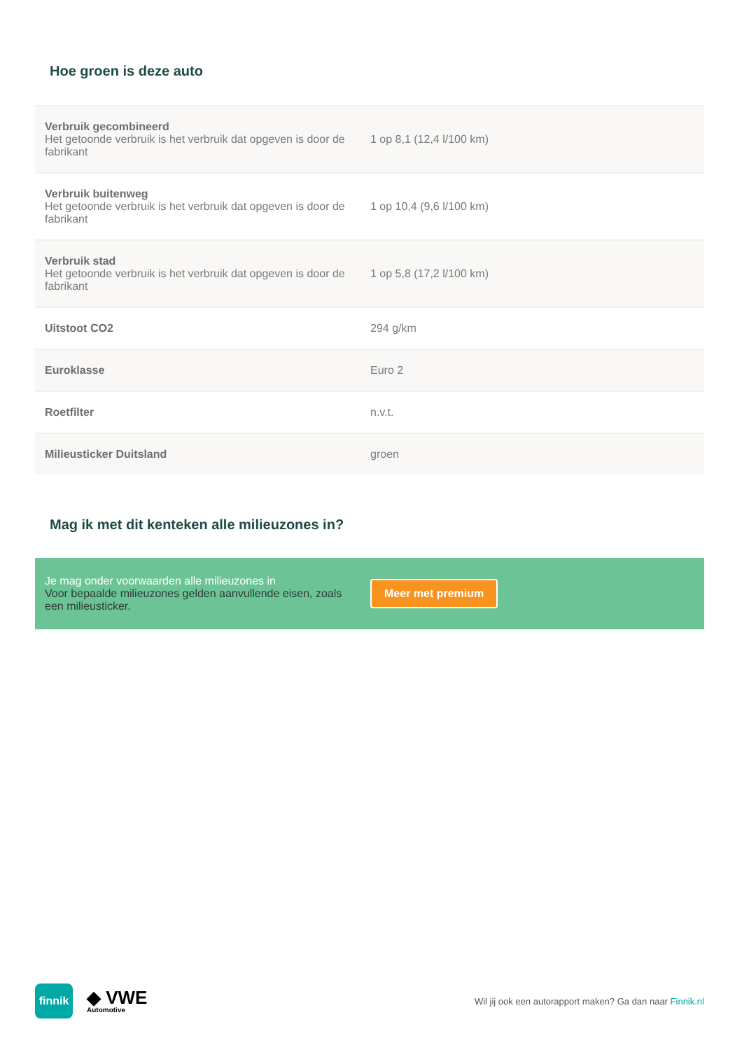Hoe groen is deze auto
| Verbruik gecombineerd Het getoonde verbruik is het verbruik dat opgeven is door de fabrikant | 1 op 8,1 (12,4 l/100 km) |
| Verbruik buitenweg Het getoonde verbruik is het verbruik dat opgeven is door de fabrikant | 1 op 10,4 (9,6 l/100 km) |
| Verbruik stad Het getoonde verbruik is het verbruik dat opgeven is door de fabrikant | 1 op 5,8 (17,2 l/100 km) |
| Uitstoot CO2 | 294 g/km |
| Euroklasse | Euro 2 |
| Roetfilter | n.v.t. |
| Milieusticker Duitsland | groen |
Mag ik met dit kenteken alle milieuzones in?
Je mag onder voorwaarden alle milieuzones in
Voor bepaalde milieuzones gelden aanvullende eisen, zoals een milieusticker.
Meer met premium
finnik
◆ VWE
Automotive
Wil jij ook een autorapport maken? Ga dan naar Finnik.nl